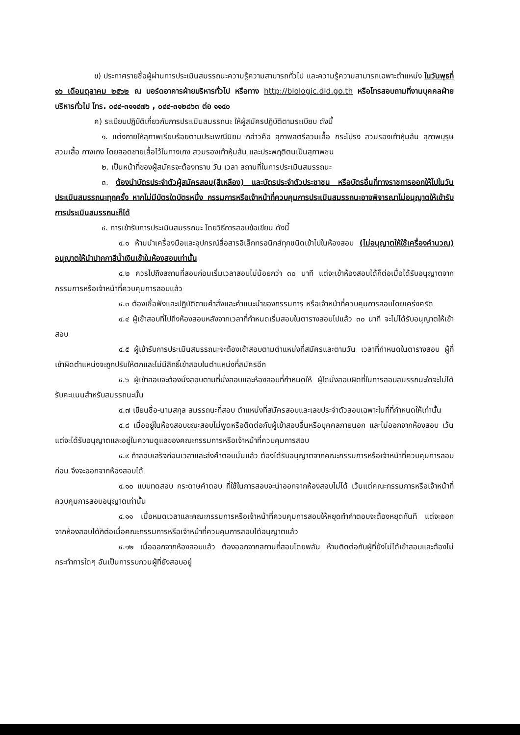ข) ประกาศรายชื่อผู้ผ่านการประเมินสมรรถนะความรู้ความสามารถทั่วไป และความรู้ความสามารถเฉพาะตำแหน่ง ในวันพุธที่ ๑๖ เดือนตุลาคม ๒๕๖๒ ณ บอร์ดอาคารฝ่ายบริหารทั่วไป หรือทาง http://biologic.dld.go.th หรือโทรสอบถามที่งานบุคคลฝ่ายบริหารทั่วไป โทร. ๐๔๔-๓๑๑๔๗๖ , ๐๔๔-๓๑๒๘๖๓ ต่อ ๑๑๔๐
ค) ระเบียบปฏิบัติเกี่ยวกับการประเมินสมรรถนะ ให้ผู้สมัครปฏิบัติตามระเบียบ ดังนี้
๑. แต่งกายให้สุภาพเรียบร้อยตามประเพณีนิยม กล่าวคือ สุภาพสตรีสวมเสื้อ กระโปรง สวมรองเท้าหุ้มส้น สุภาพบุรุษสวมเสื้อ กางเกง โดยสอดชายเสื้อไว้ในกางเกง สวมรองเท้าหุ้มส้น และประพฤติตนเป็นสุภาพชน
๒. เป็นหน้าที่ของผู้สมัครจะต้องทราบ วัน เวลา สถานที่ในการประเมินสมรรถนะ
๓. ต้องนำบัตรประจำตัวผู้สมัครสอบ(สีเหลือง) และบัตรประจำตัวประชาชน หรือบัตรอื่นที่ทางราชการออกให้ไปในวันประเมินสมรรถนะทุกครั้ง หากไม่มีบัตรใดบัตรหนึ่ง กรรมการหรือเจ้าหน้าที่ควบคุมการประเมินสมรรถนะอาจพิจารณาไม่อนุญาตให้เข้ารับการประเมินสมรรถนะก็ได้
๔. การเข้ารับการประเมินสมรรถนะ โดยวิธีการสอบข้อเขียน ดังนี้
๔.๑ ห้ามนำเครื่องมือและอุปกรณ์สื่อสารอิเล็กทรอนิกส์ทุกชนิดเข้าไปในห้องสอบ (ไม่อนุญาตให้ใช้เครื่องคำนวณ) อนุญาตให้นำปากกาสีน้ำเงินเข้าในห้องสอบเท่านั้น
๔.๒ ควรไปถึงสถานที่สอบก่อนเริ่มเวลาสอบไม่น้อยกว่า ๓๐ นาที แต่จะเข้าห้องสอบได้ก็ต่อเมื่อได้รับอนุญาตจากกรรมการหรือเจ้าหน้าที่ควบคุมการสอบแล้ว
๔.๓ ต้องเชื่อฟังและปฏิบัติตามคำสั่งและคำแนะนำของกรรมการ หรือเจ้าหน้าที่ควบคุมการสอบโดยเคร่งครัด
๔.๔ ผู้เข้าสอบที่ไปถึงห้องสอบหลังจากเวลาที่กำหนดเริ่มสอบในตารางสอบไปแล้ว ๓๐ นาที จะไม่ได้รับอนุญาตให้เข้าสอบ
๔.๕ ผู้เข้ารับการประเมินสมรรถนะจะต้องเข้าสอบตามตำแหน่งที่สมัครและตามวัน เวลาที่กำหนดในตารางสอบ ผู้ที่เข้าผิดตำแหน่งจะถูกปรับให้ตกและไม่มีสิทธิ์เข้าสอบในตำแหน่งที่สมัครอีก
๔.๖ ผู้เข้าสอบจะต้องนั่งสอบตามที่นั่งสอบและห้องสอบที่กำหนดให้ ผู้ใดนั่งสอบผิดที่ในการสอบสมรรถนะใดจะไม่ได้รับคะแนนสำหรับสมรรถนะนั้น
๔.๗ เขียนชื่อ-นามสกุล สมรรถนะที่สอบ ตำแหน่งที่สมัครสอบและเลขประจำตัวสอบเฉพาะในที่ที่กำหนดให้เท่านั้น
๔.๘ เมื่ออยู่ในห้องสอบขณะสอบไม่พูดหรือติดต่อกับผู้เข้าสอบอื่นหรือบุคคลภายนอก และไม่ออกจากห้องสอบ เว้นแต่จะได้รับอนุญาตและอยู่ในความดูแลของคณะกรรมการหรือเจ้าหน้าที่ควบคุมการสอบ
๔.๙ ถ้าสอบเสร็จก่อนเวลาและส่งคำตอบนั้นแล้ว ต้องได้รับอนุญาตจากคณะกรรมการหรือเจ้าหน้าที่ควบคุมการสอบก่อน จึงจะออกจากห้องสอบได้
๔.๑๐ แบบทดสอบ กระดาษคำตอบ ที่ใช้ในการสอบจะนำออกจากห้องสอบไม่ได้ เว้นแต่คณะกรรมการหรือเจ้าหน้าที่ควบคุมการสอบอนุญาตเท่านั้น
๔.๑๑ เมื่อหมดเวลาและคณะกรรมการหรือเจ้าหน้าที่ควบคุมการสอบให้หยุดทำคำตอบจะต้องหยุดทันที แต่จะออกจากห้องสอบได้ก็ต่อเมื่อคณะกรรมการหรือเจ้าหน้าที่ควบคุมการสอบได้อนุญาตแล้ว
๔.๑๒ เมื่อออกจากห้องสอบแล้ว ต้องออกจากสถานที่สอบโดยพลัน ห้ามติดต่อกับผู้ที่ยังไม่ได้เข้าสอบและต้องไม่กระทำการใดๆ อันเป็นการรบกวนผู้ที่ยังสอบอยู่